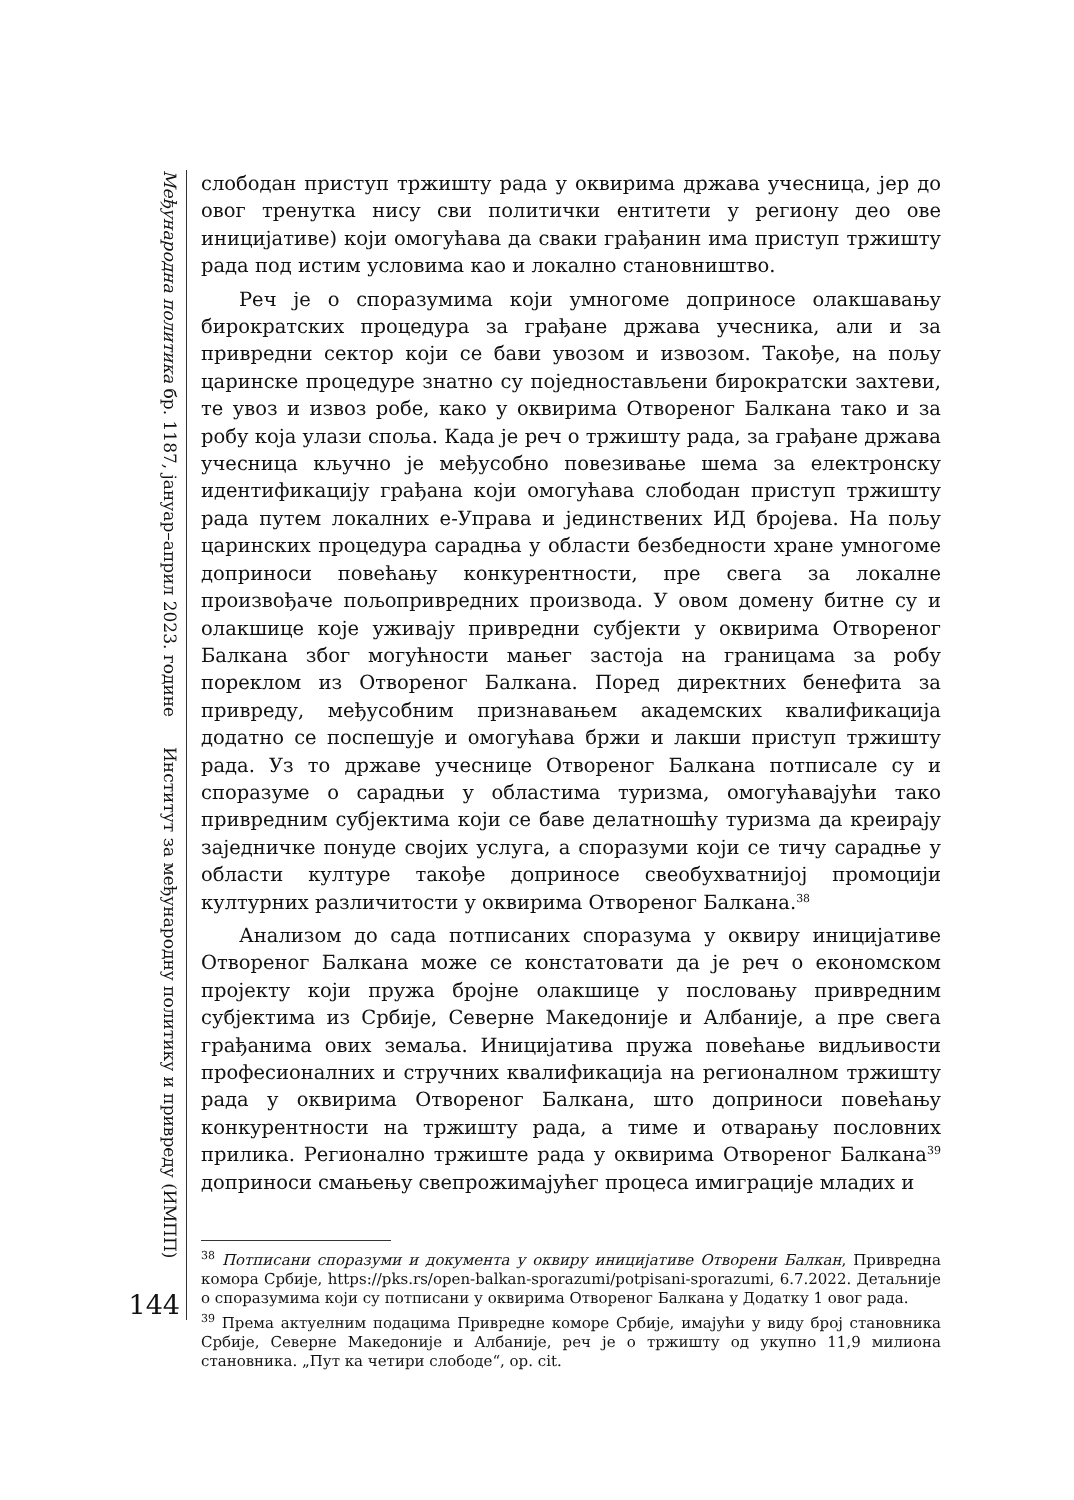Међународна политика бр. 1187, јануар–април 2023. године
Институт за међународну политику и привреду (ИМПП)
144
слободан приступ тржишту рада у оквирима држава учесница, јер до овог тренутка нису сви политички ентитети у региону део ове иницијативе) који омогућава да сваки грађанин има приступ тржишту рада под истим условима као и локално становништво.
Реч је о споразумима који умногоме доприносе олакшавању бирократских процедура за грађане држава учесника, али и за привредни сектор који се бави увозом и извозом. Такође, на пољу царинске процедуре знатно су поједностављени бирократски захтеви, те увоз и извоз робе, како у оквирима Отвореног Балкана тако и за робу која улази споља. Када је реч о тржишту рада, за грађане држава учесница кључно је међусобно повезивање шема за електронску идентификацију грађана који омогућава слободан приступ тржишту рада путем локалних е-Управа и јединствених ИД бројева. На пољу царинских процедура сарадња у области безбедности хране умногоме доприноси повећању конкурентности, пре свега за локалне произвођаче пољопривредних производа. У овом домену битне су и олакшице које уживају привредни субјекти у оквирима Отвореног Балкана због могућности мањег застоја на границама за робу пореклом из Отвореног Балкана. Поред директних бенефита за привреду, међусобним признавањем академских квалификација додатно се поспешује и омогућава бржи и лакши приступ тржишту рада. Уз то државе учеснице Отвореног Балкана потписале су и споразуме о сарадњи у областима туризма, омогућавајући тако привредним субјектима који се баве делатношћу туризма да креирају заједничке понуде својих услуга, а споразуми који се тичу сарадње у области културе такође доприносе свеобухватнијој промоцији културних различитости у оквирима Отвореног Балкана.<sup>38</sup>
Анализом до сада потписаних споразума у оквиру иницијативе Отвореног Балкана може се констатовати да је реч о економском пројекту који пружа бројне олакшице у пословању привредним субјектима из Србије, Северне Македоније и Албаније, а пре свега грађанима ових земаља. Иницијатива пружа повећање видљивости професионалних и стручних квалификација на регионалном тржишту рада у оквирима Отвореног Балкана, што доприноси повећању конкурентности на тржишту рада, а тиме и отварању пословних прилика. Регионално тржиште рада у оквирима Отвореног Балкана<sup>39</sup> доприноси смањењу свепрожимајућег процеса имиграције младих и
<sup>38</sup> Потписани споразуми и документа у оквиру иницијативе Отворени Балкан, Привредна комора Србије, https://pks.rs/open-balkan-sporazumi/potpisani-sporazumi, 6.7.2022. Детаљније о споразумима који су потписани у оквирима Отвореног Балкана у Додатку 1 овог рада.
<sup>39</sup> Према актуелним подацима Привредне коморе Србије, имајући у виду број становника Србије, Северне Македоније и Албаније, реч је о тржишту од укупно 11,9 милиона становника. „Пут ка четири слободе“, op. cit.